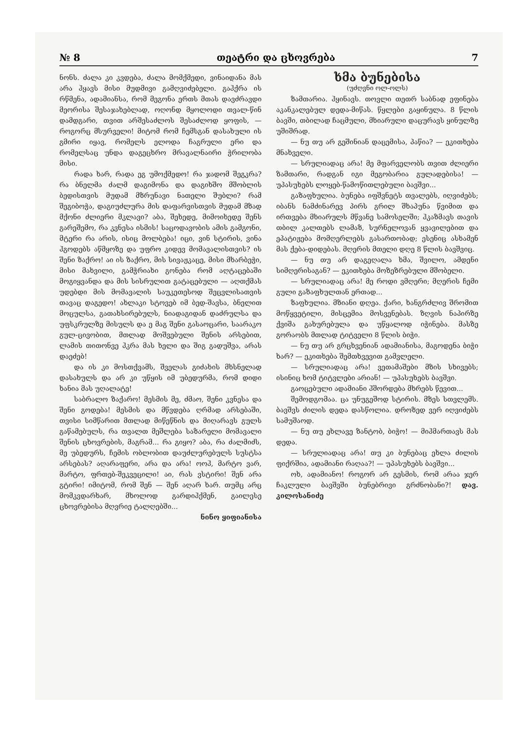№ 8 თეატრი და ცხოვრება 7
ნონს. ძალა კი კვდება, ძალა მომქმედი, ვინაიდანა მას არა ჰყავს მისი მუდმივი გამღვიძებელი. გაჰქრა ის რწმენა, ადამიანსა, რომ მეგონა ერთს მთას დავძრავდი მეორისა შესაჯახებლად, ოღონდ მყოლოდი თვალ-წინ დამდგარი, თვით არშესაძლოს შესაძლოდ ყოფის, — როგორც მსურველი! მიტომ რომ ჩემსგან დასახული ის გმირი იყავ, რომელს ელოდა ჩაგრული ერი და რომელსაც უნდა დაგეცხრო მრავალნაირი ჭრილობა მისი.
რადა ხარ, რადა ეგ უმოქმედო! რა ჯადომ შეგკრა? რა ბნელმა ძალმ დაგიმონა და დაგიხშო მშობლის ბედისთვის მუდამ მზრუნავი ნათელი შუბლი? რამ შეგიბოჭა, დაგიუძლურა მის დაფარვისთვის მუდამ მზად მქონი ძლიერი მკლავი? აბა, შეხედე, მიმოიხედე შენს გარეშემო, რა კვნესა ისმის! საცოდავობის ამის გამგონი, მტერი რა არის, ისიც მოლბება! იცი, ვინ სტირის, ვინა ჰგოდებს აწმყოზე და უფრო კიდევ მომავალისთვის? ის შენი ზაქრო! აი ის ზაქრო, მის სივაჟკაცე, მისი მხარბეჭი, მისი მახვილი, გამჭრიახი გონება რომ აღტაცებაში მოგიყვანდა და მის სისრულით გატაცებული — აღთქმას უდებდი მის მომავალის საუკეთესოდ შეცვლისათვის თავაც დაგედო! ახლაკი სტოვებ იმ ბედ-შავსა, ბნელით მოცულსა, გათახსირებულს, ნიადაგიდან დაძრულსა და უფსკრულზე მისულს და ე მაგ შენი გასაოცარი, საარაკო გულ-ცივობით, მთლად მოშვებული შენის არსებით, ლამის თითონვე ჰკრა მას ხელი და შიგ გადუშვა, არას დაეძებ!
და ის კი მოსთქვამს, შველას გიძახის მხსნელად დასახულს და არ კი უწყის იმ უბედურმა, რომ დიდი ხანია მას უღალატე!
საბრალო ზაქარო! მესმის მე, ძმაო, შენი კვნესა და შენი გოდება! მესმის და მწვდება ღრმად არსებაში, თვისი სიმწარით მთლად მიწეწნის და მიღარავს გულს გაწამებულს, რა თვალთ მეშლება საზარელი მომავალი შენის ცხოვრების, მაგრამ... რა გიყო? აბა, რა ძალმიძს, მე უბედურს, ჩემის ობლობით დაუძლურებულს სუსტსა არსებას? აღარაფერი, არა და არა! ოოჰ, მარტო ვარ, მარტო, ფრთებ-შეკვეცილი! აი, რას ვსტირი! შენ არა გტირი! იმიტომ, რომ შენ — შენ აღარ ხარ. თუმც არც მომკვდარხარ, მხოლოდ გარდიჰქმენ, გაილესე ცხოვრებისა მღვრიე ტალღებში...
ნინო ყიფიანისა
ხმა ბუნებისა
(უძღვნი ოლ-ოლს)
ზამთარია. ჰყინავს. თოვლი თეთრ საბნად ეფინება აკანკალებულ დედა-მიწას. წყლები გაყინულა. 8 წლის ბავში, თბილად ჩაცმული, მხიარული დაცურავს ყინულზე უშიშრად.
— ნუ თუ არ გეშინიან დაცემისა, პაწია? — ეკითხება მნახველი.
— სრულიადაც არა! მე მფარველობს თვით ძლიერი ზამთარი, რადგან იგი მეგობარია გულადებისა! — უპასუხებს ლოყებ-წამოწითლებული ბავშვი...
გაზაფხულია. ბუნება იფშვნეტს თვალებს, იღვიძებს; იბანს ნამძინარევ პირს გრილ შხაპუნა წვიმით და ირთვება მხიარულს მწვანე სამოსელში; ჰკაზმავს თავის თბილ კალთებს ლამაზ, სურნელოვან ყვავილებით და ეპატიჟება მომღერლებს გასართობად; ესენიც ასხამენ მას ქება-დიდებას. მღერის მთელი დღე 8 წლის ბავშვიც.
— ნუ თუ არ დაგეღალა ხმა, შვილო, ამდენი სიმღერისაგან? — ეკითხება მოზეზრებული მშობელი.
— სრულიადაც არა! მე როდი ვმღერი; მღერის ჩემი გული გაზაფხულთან ერთად...
ზაფხულია. მზიანი დღეა. ქარი, ხანგრძლივ შრომით მოწყვეტილი, მისცემია მოსვენებას. ზღვის ნაპირზე ქვიშა გახურებულა და უწყალოდ იჭინება. მასზე გორაობს მთლად ტიტველი 8 წლის ბიჭი.
— ნუ თუ არ გრცხვენიან ადამიანისა, მაგოდენა ბიჭი ხარ? — ეკითხება შემთხვევით გამვლელი.
— სრულიადაც არა! ვეთამაშები მზის სხივებს; ისინიც ხომ ტიტვლები არიან! — უპასუხებს ბავშვი.
გაოცებული ადამიანი ჰშორდება მხრებს წევით...
შემოდგომაა. ცა უნუგეშოდ სტირის. მზეს სთვლემს. ბავშვს ძილის დედა დასწოლია. დროზედ ვერ იღვიძებს სამუშაოდ.
— ნუ თუ ეხლავე ზანტობ, ბიჭო! — მიჰმართავს მას დედა.
— სრულიადაც არა! თუ კი ბუნებაც ეხლა ძილის ფიქრშია, ადამიანი რაღაა?! — უპასუხებს ბავშვი...
ოხ, ადამიანო! როგორ არ გესმის, რომ არაა ჯერ ჩაკლული ბავშვში ბუნებრივი გრძნობანი?! დავ. კილოსანიძე